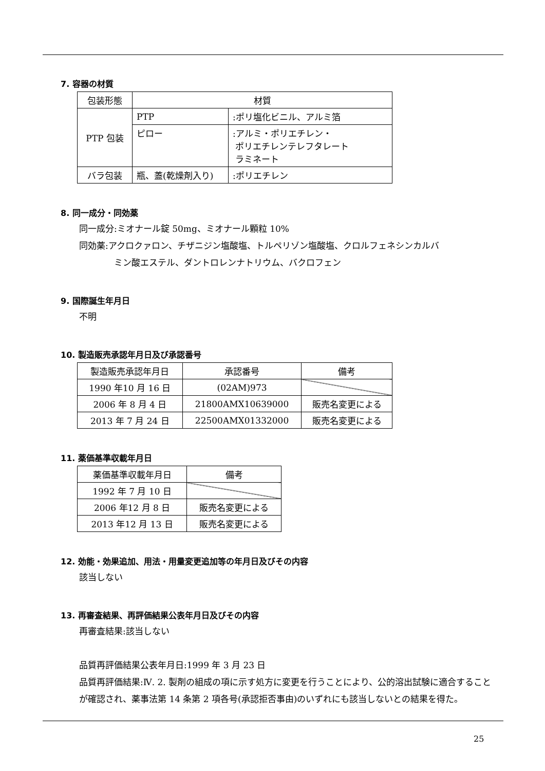7. 容器の材質
| 包装形態 | 材質 | |
| PTP 包装 | PTP | :ポリ塩化ビニル、アルミ箔 |
| | ピロー | :アルミ・ポリエチレン・ ポリエチレンテレフタレート ラミネート |
| バラ包装 | 瓶、蓋(乾燥剤入り) | :ポリエチレン |
8. 同一成分・同効薬
同一成分:ミオナール錠 50mg、ミオナール顆粒 10%
同効薬:アクロクァロン、チザニジン塩酸塩、トルペリゾン塩酸塩、クロルフェネシンカルバ
    ミン酸エステル、ダントロレンナトリウム、バクロフェン
9. 国際誕生年月日
不明
10. 製造販売承認年月日及び承認番号
| 製造販売承認年月日 | 承認番号 | 備考 |
| 1990 年10 月 16 日 | (02AM)973 | |
| 2006 年 8 月 4 日 | 21800AMX10639000 | 販売名変更による |
| 2013 年 7 月 24 日 | 22500AMX01332000 | 販売名変更による |
11. 薬価基準収載年月日
| 薬価基準収載年月日 | 備考 |
| 1992 年 7 月 10 日 | |
| 2006 年12 月 8 日 | 販売名変更による |
| 2013 年12 月 13 日 | 販売名変更による |
12. 効能・効果追加、用法・用量変更追加等の年月日及びその内容
該当しない
13. 再審査結果、再評価結果公表年月日及びその内容
再審査結果:該当しない
品質再評価結果公表年月日:1999 年 3 月 23 日
品質再評価結果:Ⅳ. 2. 製剤の組成の項に示す処方に変更を行うことにより、公的溶出試験に適合することが確認され、薬事法第 14 条第 2 項各号(承認拒否事由)のいずれにも該当しないとの結果を得た。
25